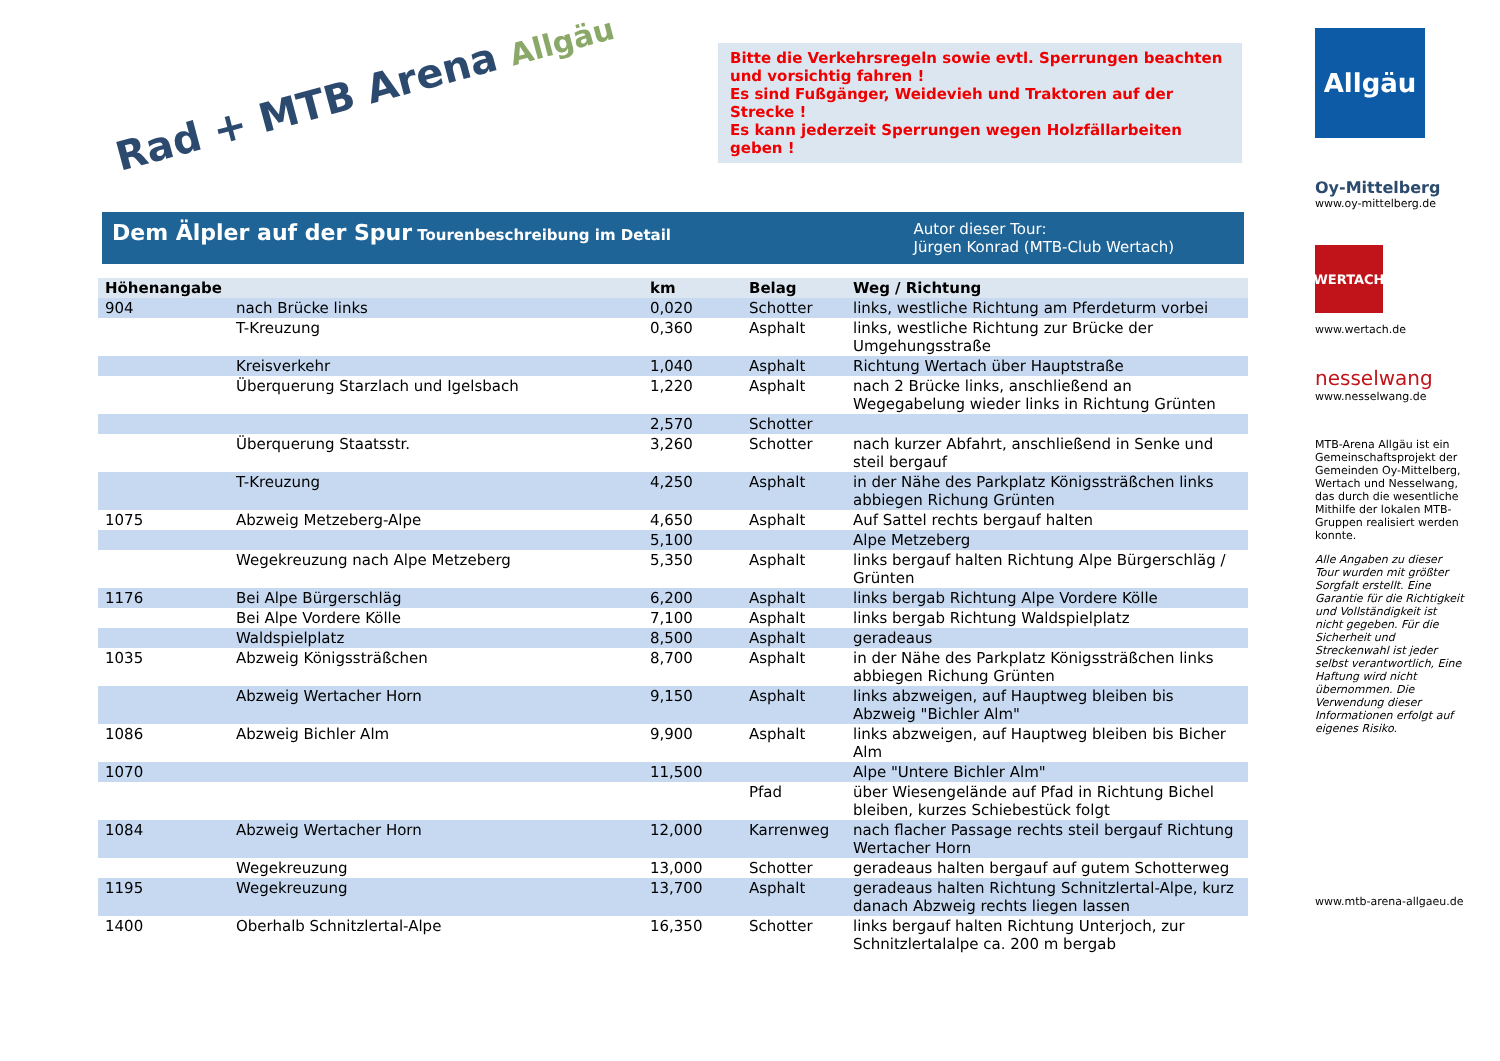Rad + MTB Arena Allgäu
Bitte die Verkehrsregeln sowie evtl. Sperrungen beachten und vorsichtig fahren !
Es sind Fußgänger, Weidevieh und Traktoren auf der Strecke !
Es kann jederzeit Sperrungen wegen Holzfällarbeiten geben !
Dem Älpler auf der Spur Tourenbeschreibung im Detail
Autor dieser Tour:
Jürgen Konrad (MTB-Club Wertach)
| Höhenangabe | | km | Belag | Weg / Richtung |
| --- | --- | --- | --- | --- |
| 904 | nach Brücke links | 0,020 | Schotter | links, westliche Richtung am Pferdeturm vorbei |
| | T-Kreuzung | 0,360 | Asphalt | links, westliche Richtung zur Brücke der Umgehungsstraße |
| | Kreisverkehr | 1,040 | Asphalt | Richtung Wertach über Hauptstraße |
| | Überquerung Starzlach und Igelsbach | 1,220 | Asphalt | nach 2 Brücke links, anschließend an Wegegabelung wieder links in Richtung Grünten |
| | | 2,570 | Schotter | |
| | Überquerung Staatsstr. | 3,260 | Schotter | nach kurzer Abfahrt, anschließend in Senke und steil bergauf |
| | T-Kreuzung | 4,250 | Asphalt | in der Nähe des Parkplatz Königssträßchen links abbiegen Richung Grünten |
| 1075 | Abzweig Metzeberg-Alpe | 4,650 | Asphalt | Auf Sattel rechts bergauf halten |
| | | 5,100 | | Alpe Metzeberg |
| | Wegekreuzung nach Alpe Metzeberg | 5,350 | Asphalt | links bergauf halten Richtung Alpe Bürgerschläg / Grünten |
| 1176 | Bei Alpe Bürgerschläg | 6,200 | Asphalt | links bergab Richtung Alpe Vordere Kölle |
| | Bei Alpe Vordere Kölle | 7,100 | Asphalt | links bergab Richtung Waldspielplatz |
| | Waldspielplatz | 8,500 | Asphalt | geradeaus |
| 1035 | Abzweig Königssträßchen | 8,700 | Asphalt | in der Nähe des Parkplatz Königssträßchen links abbiegen Richung Grünten |
| | Abzweig Wertacher Horn | 9,150 | Asphalt | links abzweigen, auf Hauptweg bleiben bis Abzweig "Bichler Alm" |
| 1086 | Abzweig Bichler Alm | 9,900 | Asphalt | links abzweigen, auf Hauptweg bleiben bis Bicher Alm |
| 1070 | | 11,500 | | Alpe "Untere Bichler Alm" |
| | | | Pfad | über Wiesengelände auf Pfad in Richtung Bichel bleiben, kurzes Schiebestück folgt |
| 1084 | Abzweig Wertacher Horn | 12,000 | Karrenweg | nach flacher Passage rechts steil bergauf Richtung Wertacher Horn |
| | Wegekreuzung | 13,000 | Schotter | geradeaus halten bergauf auf gutem Schotterweg |
| 1195 | Wegekreuzung | 13,700 | Asphalt | geradeaus halten Richtung Schnitzlertal-Alpe, kurz danach Abzweig rechts liegen lassen |
| 1400 | Oberhalb Schnitzlertal-Alpe | 16,350 | Schotter | links bergauf halten Richtung Unterjoch, zur Schnitzlertalalpe ca. 200 m bergab |
Allgäu
Oy-Mittelberg
www.oy-mittelberg.de
WERTACH
www.wertach.de
nesselwang
www.nesselwang.de
MTB-Arena Allgäu ist ein Gemeinschaftsprojekt der Gemeinden Oy-Mittelberg, Wertach und Nesselwang, das durch die wesentliche Mithilfe der lokalen MTB-Gruppen realisiert werden konnte.
Alle Angaben zu dieser Tour wurden mit größter Sorgfalt erstellt. Eine Garantie für die Richtigkeit und Vollständigkeit ist nicht gegeben. Für die Sicherheit und Streckenwahl ist jeder selbst verantwortlich, Eine Haftung wird nicht übernommen. Die Verwendung dieser Informationen erfolgt auf eigenes Risiko.
www.mtb-arena-allgaeu.de